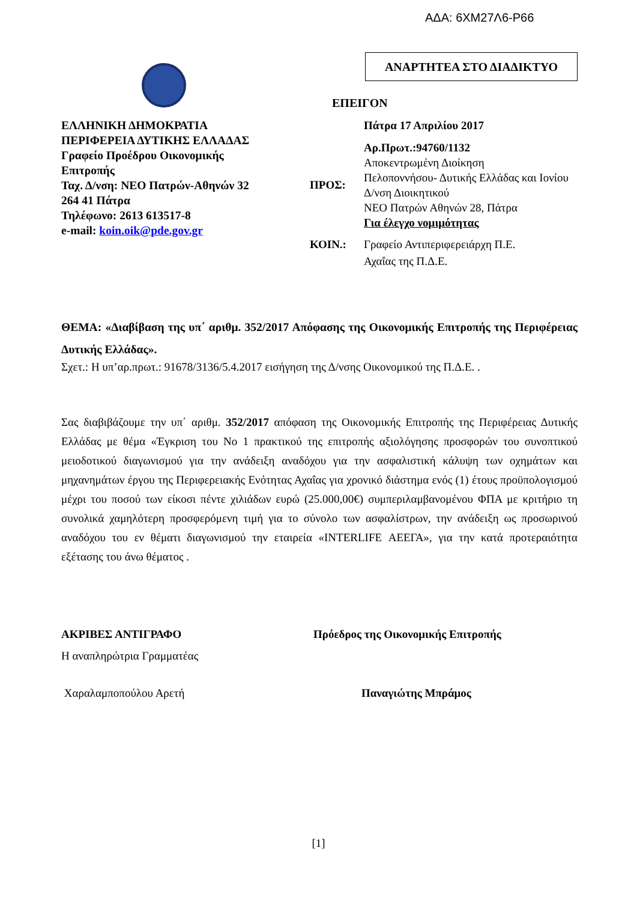ΑΔΑ: 6ΧΜ27Λ6-Ρ66
ΑΝΑΡΤΗΤΕΑ ΣΤΟ ΔΙΑΔΙΚΤΥΟ
ΕΠΕΙΓΟΝ
ΕΛΛΗΝΙΚΗ ΔΗΜΟΚΡΑΤΙΑ
ΠΕΡΙΦΕΡΕΙΑ ΔΥΤΙΚΗΣ ΕΛΛΑΔΑΣ
Γραφείο Προέδρου Οικονομικής
Επιτροπής
Ταχ. Δ/νση: ΝΕΟ Πατρών-Αθηνών 32
264 41 Πάτρα
Τηλέφωνο: 2613 613517-8
e-mail: koin.oik@pde.gov.gr
Πάτρα 17 Απριλίου 2017
ΠΡΟΣ:
Αρ.Πρωτ.:94760/1132
Αποκεντρωμένη Διοίκηση
Πελοποννήσου- Δυτικής Ελλάδας και Ιονίου
Δ/νση Διοικητικού
ΝΕΟ Πατρών Αθηνών 28, Πάτρα
Για έλεγχο νομιμότητας
ΚΟΙΝ.: Γραφείο Αντιπεριφερειάρχη Π.Ε.
Αχαΐας της Π.Δ.Ε.
ΘΕΜΑ: «Διαβίβαση της υπ΄ αριθμ. 352/2017 Απόφασης της Οικονομικής Επιτροπής της Περιφέρειας Δυτικής Ελλάδας».
Σχετ.: Η υπ’αρ.πρωτ.: 91678/3136/5.4.2017 εισήγηση της Δ/νσης Οικονομικού της Π.Δ.Ε. .
Σας διαβιβάζουμε την υπ΄ αριθμ. 352/2017 απόφαση της Οικονομικής Επιτροπής της Περιφέρειας Δυτικής Ελλάδας με θέμα «Έγκριση του Νο 1 πρακτικού της επιτροπής αξιολόγησης προσφορών του συνοπτικού μειοδοτικού διαγωνισμού για την ανάδειξη αναδόχου για την ασφαλιστική κάλυψη των οχημάτων και μηχανημάτων έργου της Περιφερειακής Ενότητας Αχαΐας για χρονικό διάστημα ενός (1) έτους προϋπολογισμού μέχρι του ποσού των είκοσι πέντε χιλιάδων ευρώ (25.000,00€) συμπεριλαμβανομένου ΦΠΑ με κριτήριο τη συνολικά χαμηλότερη προσφερόμενη τιμή για το σύνολο των ασφαλίστρων, την ανάδειξη ως προσωρινού αναδόχου του εν θέματι διαγωνισμού την εταιρεία «INTERLIFE ΑΕΕΓΑ», για την κατά προτεραιότητα εξέτασης του άνω θέματος .
ΑΚΡΙΒΕΣ ΑΝΤΙΓΡΑΦΟ Πρόεδρος της Οικονομικής Επιτροπής
Η αναπληρώτρια Γραμματέας
Χαραλαμποπούλου Αρετή Παναγιώτης Μπράμος
[1]